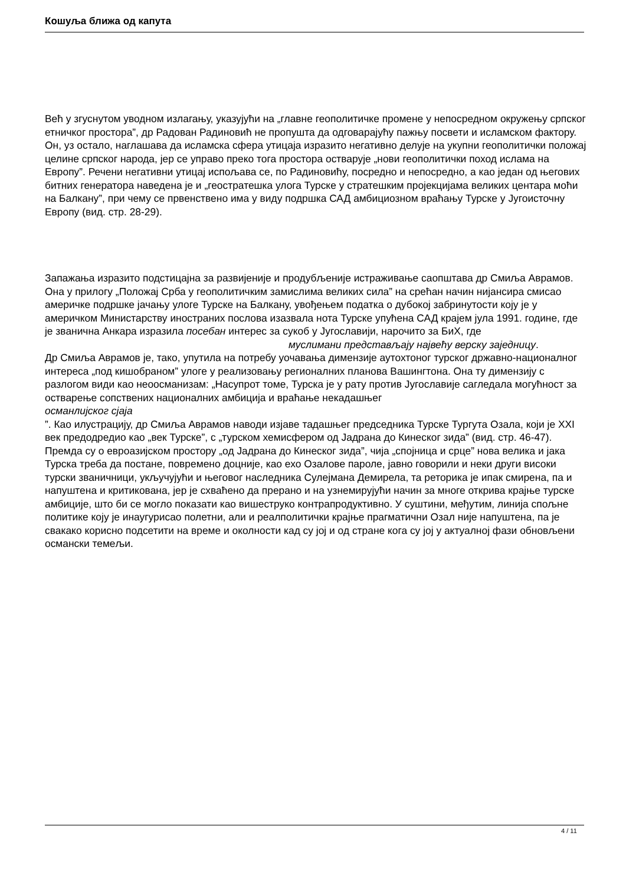Кошуља ближа од капута
Већ у згуснутом уводном излагању, указујући на „главне геополитичке промене у непосредном окружењу српског етничког простора”, др Радован Радиновић не пропушта да одговарајућу пажњу посвети и исламском фактору. Он, уз остало, наглашава да исламска сфера утицаја изразито негативно делује на укупни геополитички положај целине српског народа, јер се управо преко тога простора остварује „нови геополитички поход ислама на Европу”. Речени негативни утицај испољава се, по Радиновићу, посредно и непосредно, а као један од његових битних генератора наведена је и „геостратешка улога Турске у стратешким пројекцијама великих центара моћи на Балкану”, при чему се првенствено има у виду подршка САД амбициозном враћању Турске у Југоисточну Европу (вид. стр. 28-29).
Запажања изразито подстицајна за развијеније и продубљеније истраживање саопштава др Смиља Аврамов. Она у прилогу „Положај Срба у геополитичким замислима великих сила” на срећан начин нијансира смисао америчке подршке јачању улоге Турске на Балкану, увођењем податка о дубокој забринутости коју је у америчком Министарству иностраних послова изазвала нота Турске упућена САД крајем јула 1991. године, где је званична Анкара изразила посебан интерес за сукоб у Југославији, нарочито за БиХ, где
муслимани представљају највећу верску заједницу.
Др Смиља Аврамов је, тако, упутила на потребу уочавања димензије аутохтоног турског државно-националног интереса „под кишобраном” улоге у реализовању регионалних планова Вашингтона. Она ту димензију с разлогом види као неоосманизам: „Насупрот томе, Турска је у рату против Југославије сагледала могућност за остварење сопствених националних амбиција и враћање некадашњег
османлијског сјаја
”. Као илустрацију, др Смиља Аврамов наводи изјаве тадашњег председника Турске Тургута Озала, који је XXI век предодредио као „век Турске”, с „турском хемисфером од Јадрана до Кинеског зида” (вид. стр. 46-47). Премда су о евроазијском простору „од Јадрана до Кинеског зида”, чија „спојница и срце” нова велика и јака Турска треба да постане, повремено доцније, као ехо Озалове пароле, јавно говорили и неки други високи турски званичници, укључујући и његовог наследника Сулејмана Демирела, та реторика је ипак смирена, па и напуштена и критикована, јер је схваћено да прерано и на узнемирујући начин за многе открива крајње турске амбиције, што би се могло показати као вишеструко контрапродуктивно. У суштини, међутим, линија спољне политике коју је инаугурисао полетни, али и реалполитички крајње прагматични Озал није напуштена, па је свакако корисно подсетити на време и околности кад су јој и од стране кога су јој у актуалној фази обновљени османски темељи.
4 / 11